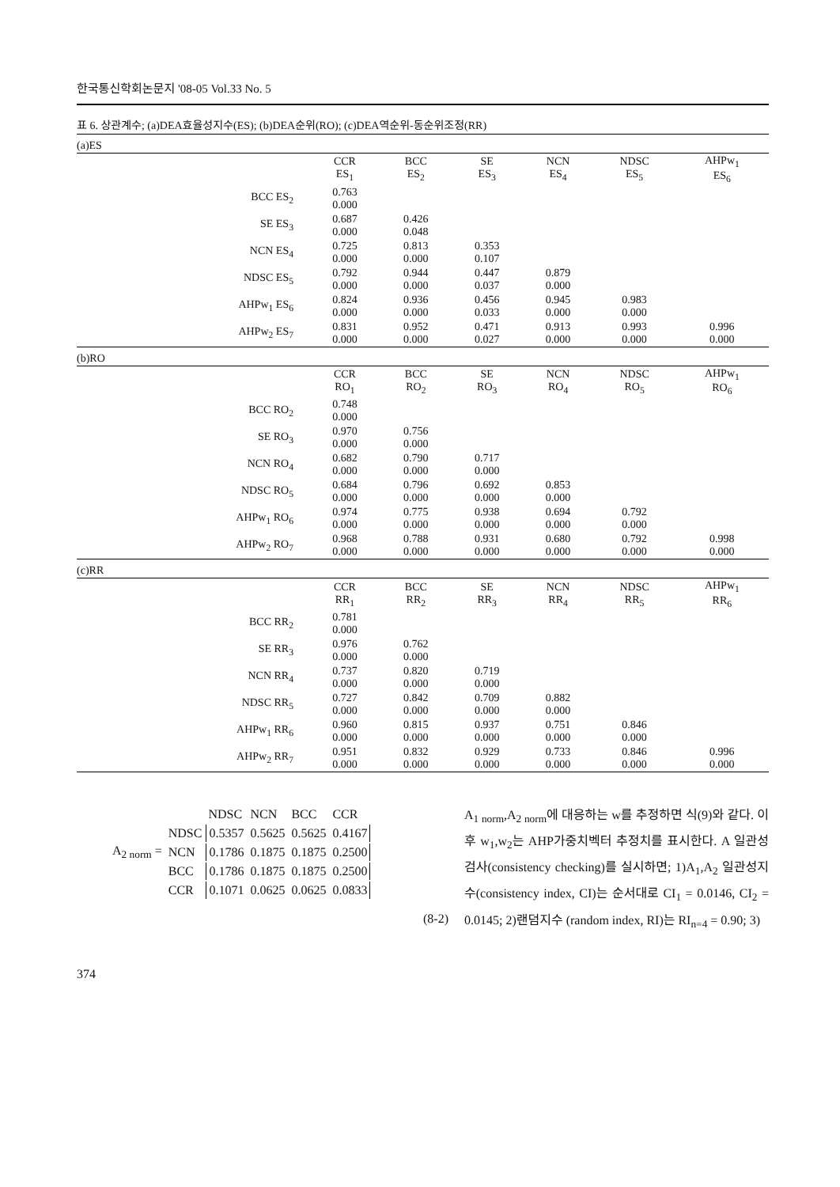한국통신학회논문지 '08-05 Vol.33 No. 5
표 6. 상관계수; (a)DEA효율성지수(ES); (b)DEA순위(RO); (c)DEA역순위-동순위조정(RR)
(a)ES
| | CCR ES<sub>1</sub> | BCC ES<sub>2</sub> | SE ES<sub>3</sub> | NCN ES<sub>4</sub> | NDSC ES<sub>5</sub> | AHPw<sub>1</sub> ES<sub>6</sub> |
| BCC ES<sub>2</sub> | 0.763 0.000 | | | | | |
| SE ES<sub>3</sub> | 0.687 0.000 | 0.426 0.048 | | | | |
| NCN ES<sub>4</sub> | 0.725 0.000 | 0.813 0.000 | 0.353 0.107 | | | |
| NDSC ES<sub>5</sub> | 0.792 0.000 | 0.944 0.000 | 0.447 0.037 | 0.879 0.000 | | |
| AHPw<sub>1</sub> ES<sub>6</sub> | 0.824 0.000 | 0.936 0.000 | 0.456 0.033 | 0.945 0.000 | 0.983 0.000 | |
| AHPw<sub>2</sub> ES<sub>7</sub> | 0.831 0.000 | 0.952 0.000 | 0.471 0.027 | 0.913 0.000 | 0.993 0.000 | 0.996 0.000 |
(b)RO
| | CCR RO<sub>1</sub> | BCC RO<sub>2</sub> | SE RO<sub>3</sub> | NCN RO<sub>4</sub> | NDSC RO<sub>5</sub> | AHPw<sub>1</sub> RO<sub>6</sub> |
| BCC RO<sub>2</sub> | 0.748 0.000 | | | | | |
| SE RO<sub>3</sub> | 0.970 0.000 | 0.756 0.000 | | | | |
| NCN RO<sub>4</sub> | 0.682 0.000 | 0.790 0.000 | 0.717 0.000 | | | |
| NDSC RO<sub>5</sub> | 0.684 0.000 | 0.796 0.000 | 0.692 0.000 | 0.853 0.000 | | |
| AHPw<sub>1</sub> RO<sub>6</sub> | 0.974 0.000 | 0.775 0.000 | 0.938 0.000 | 0.694 0.000 | 0.792 0.000 | |
| AHPw<sub>2</sub> RO<sub>7</sub> | 0.968 0.000 | 0.788 0.000 | 0.931 0.000 | 0.680 0.000 | 0.792 0.000 | 0.998 0.000 |
(c)RR
| | CCR RR<sub>1</sub> | BCC RR<sub>2</sub> | SE RR<sub>3</sub> | NCN RR<sub>4</sub> | NDSC RR<sub>5</sub> | AHPw<sub>1</sub> RR<sub>6</sub> |
| BCC RR<sub>2</sub> | 0.781 0.000 | | | | | |
| SE RR<sub>3</sub> | 0.976 0.000 | 0.762 0.000 | | | | |
| NCN RR<sub>4</sub> | 0.737 0.000 | 0.820 0.000 | 0.719 0.000 | | | |
| NDSC RR<sub>5</sub> | 0.727 0.000 | 0.842 0.000 | 0.709 0.000 | 0.882 0.000 | | |
| AHPw<sub>1</sub> RR<sub>6</sub> | 0.960 0.000 | 0.815 0.000 | 0.937 0.000 | 0.751 0.000 | 0.846 0.000 | |
| AHPw<sub>2</sub> RR<sub>7</sub> | 0.951 0.000 | 0.832 0.000 | 0.929 0.000 | 0.733 0.000 | 0.846 0.000 | 0.996 0.000 |
| A<sub>2 norm</sub> = | | NDSC | NCN | BCC | CCR |
| | NDSC | 0.5357 | 0.5625 | 0.5625 | 0.4167 |
| | NCN | 0.1786 | 0.1875 | 0.1875 | 0.2500 |
| | BCC | 0.1786 | 0.1875 | 0.1875 | 0.2500 |
| | CCR | 0.1071 | 0.0625 | 0.0625 | 0.0833 |
(8-2)
A<sub>1 norm</sub>,A<sub>2 norm</sub>에 대응하는 w를 추정하면 식(9)와 같다. 이후 w<sub>1</sub>,w<sub>2</sub>는 AHP가중치벡터 추정치를 표시한다. A 일관성검사(consistency checking)를 실시하면; 1)A<sub>1</sub>,A<sub>2</sub> 일관성지수(consistency index, CI)는 순서대로 CI<sub>1</sub> = 0.0146, CI<sub>2</sub> = 0.0145; 2)랜덤지수 (random index, RI)는 RI<sub>n=4</sub> = 0.90; 3)
374